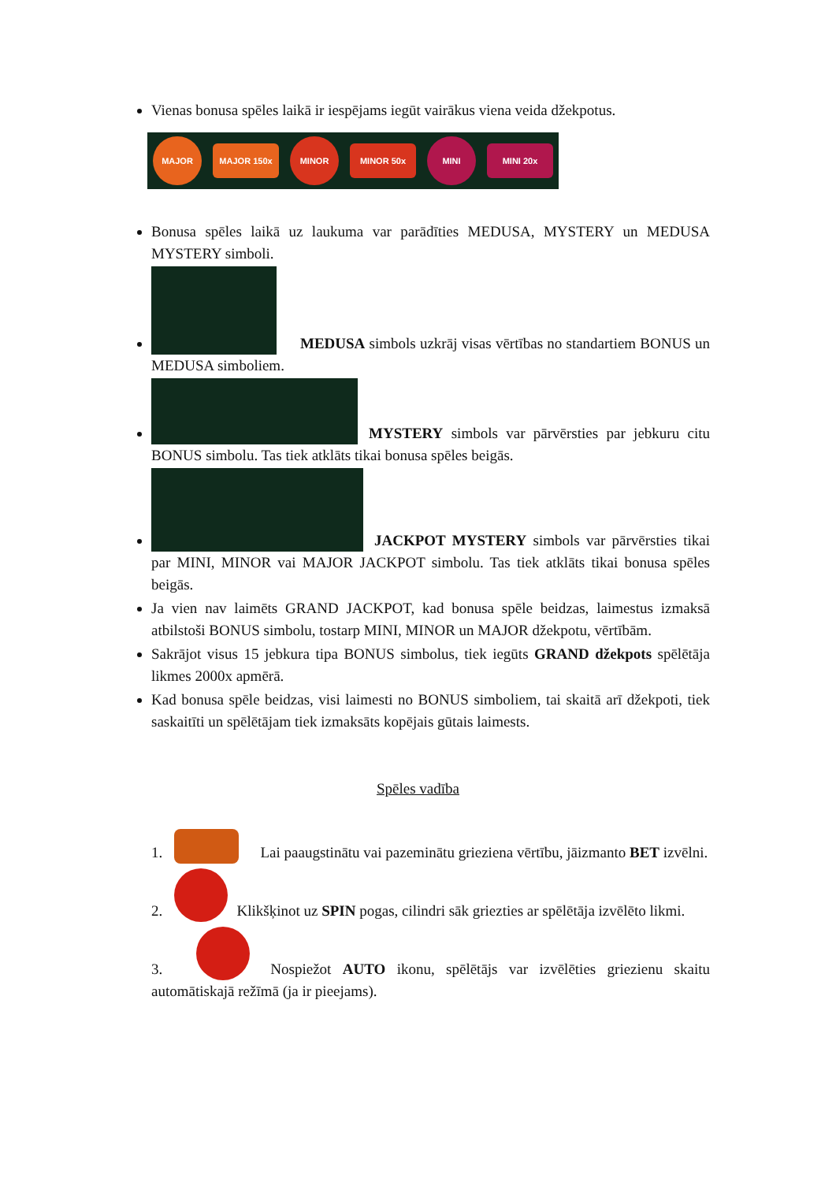Vienas bonusa spēles laikā ir iespējams iegūt vairākus viena veida džekpotus.
MAJOR MAJOR 150x MINOR MINOR 50x MINI MINI 20x
Bonusa spēles laikā uz laukuma var parādīties MEDUSA, MYSTERY un MEDUSA MYSTERY simboli.
MEDUSA simbols uzkrāj visas vērtības no standartiem BONUS un MEDUSA simboliem.
MYSTERY simbols var pārvērsties par jebkuru citu BONUS simbolu. Tas tiek atklāts tikai bonusa spēles beigās.
JACKPOT MYSTERY simbols var pārvērsties tikai par MINI, MINOR vai MAJOR JACKPOT simbolu. Tas tiek atklāts tikai bonusa spēles beigās.
Ja vien nav laimēts GRAND JACKPOT, kad bonusa spēle beidzas, laimestus izmaksā atbilstoši BONUS simbolu, tostarp MINI, MINOR un MAJOR džekpotu, vērtībām.
Sakrājot visus 15 jebkura tipa BONUS simbolus, tiek iegūts GRAND džekpots spēlētāja likmes 2000x apmērā.
Kad bonusa spēle beidzas, visi laimesti no BONUS simboliem, tai skaitā arī džekpoti, tiek saskaitīti un spēlētājam tiek izmaksāts kopējais gūtais laimests.
Spēles vadība
1. Lai paaugstinātu vai pazeminātu grieziena vērtību, jāizmanto BET izvēlni.
2. Klikšķinot uz SPIN pogas, cilindri sāk griezties ar spēlētāja izvēlēto likmi.
3. Nospiežot AUTO ikonu, spēlētājs var izvēlēties griezienu skaitu automātiskajā režīmā (ja ir pieejams).